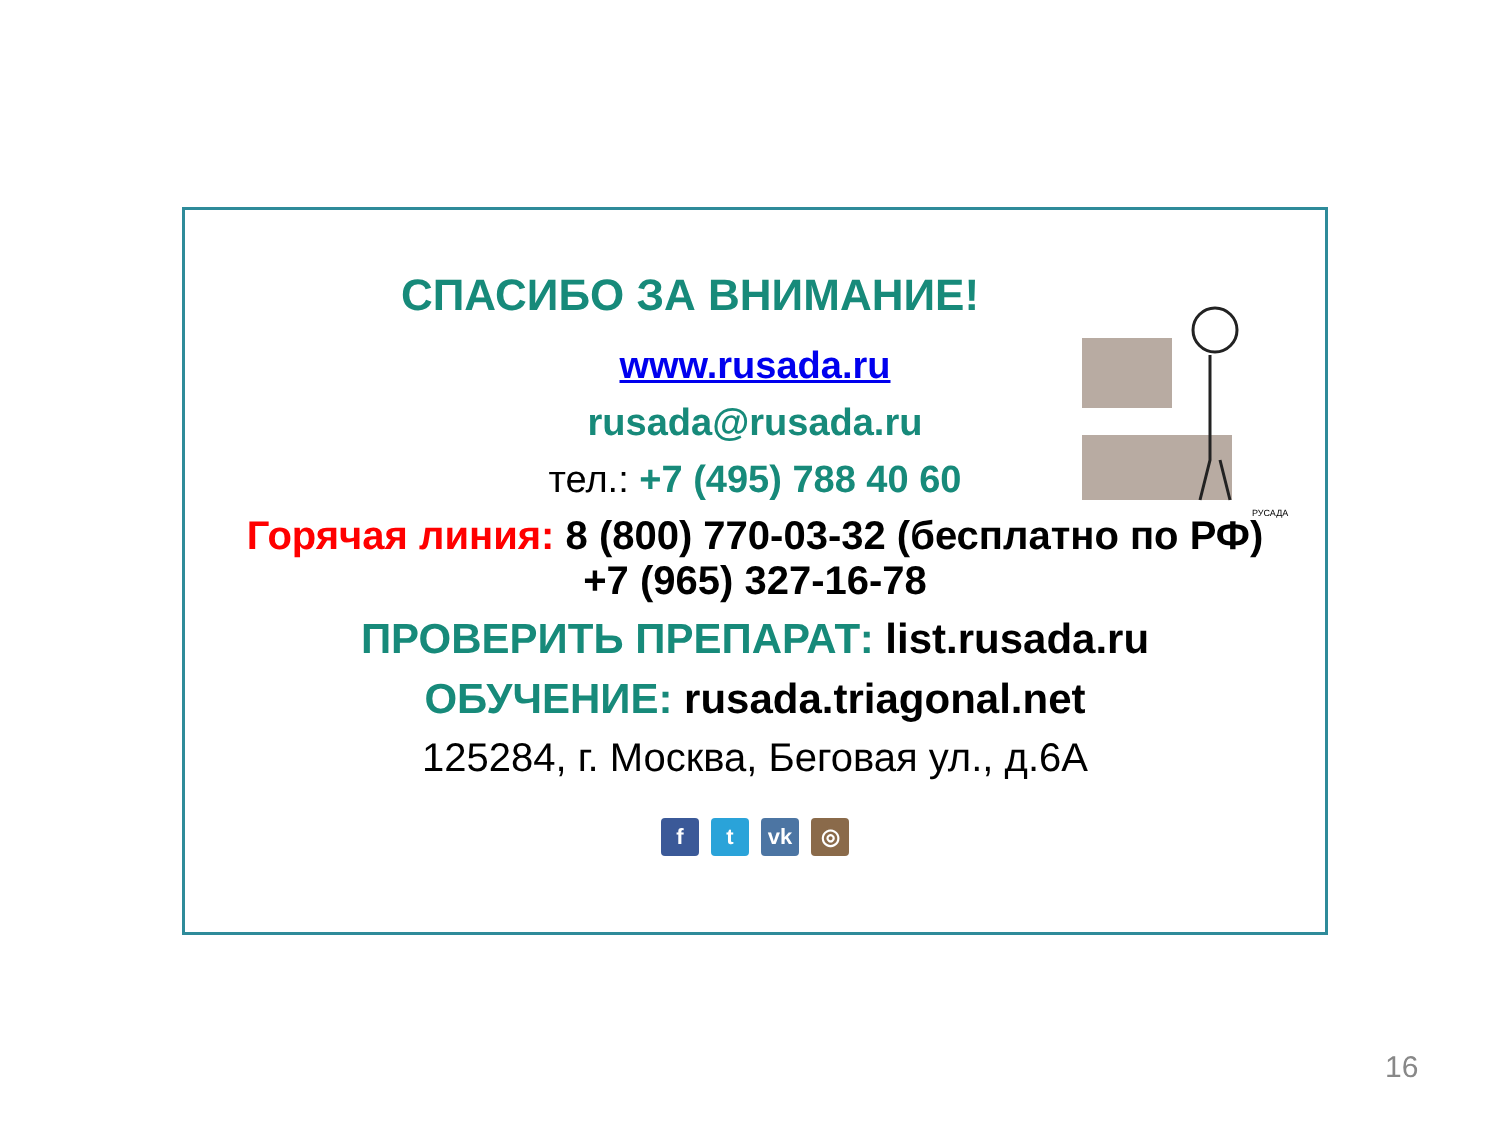РУСАДА
СПАСИБО ЗА ВНИМАНИЕ!
www.rusada.ru
rusada@rusada.ru
тел.: +7 (495) 788 40 60
Горячая линия: 8 (800) 770-03-32 (бесплатно по РФ)
+7 (965) 327-16-78
ПРОВЕРИТЬ ПРЕПАРАТ: list.rusada.ru
ОБУЧЕНИЕ: rusada.triagonal.net
125284, г. Москва, Беговая ул., д.6А
ft vk ◎
16